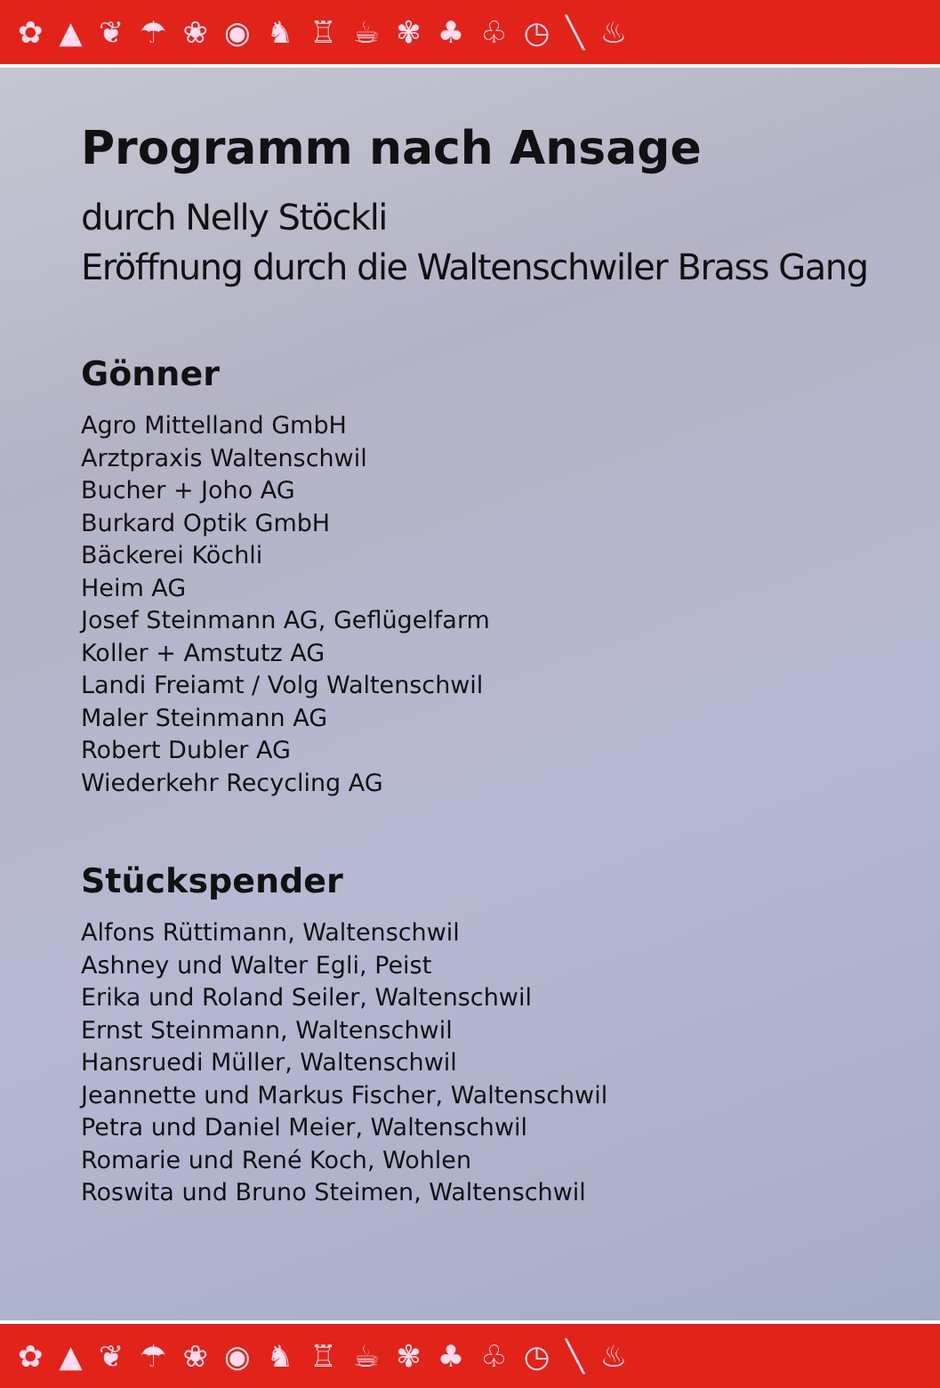✿▲❦☂❀◉♞♖☕✾♣♧◷╲♨
Programm nach Ansage
durch Nelly Stöckli
Eröffnung durch die Waltenschwiler Brass Gang
Gönner
Agro Mittelland GmbH
Arztpraxis Waltenschwil
Bucher + Joho AG
Burkard Optik GmbH
Bäckerei Köchli
Heim AG
Josef Steinmann AG, Geflügelfarm
Koller + Amstutz AG
Landi Freiamt / Volg Waltenschwil
Maler Steinmann AG
Robert Dubler AG
Wiederkehr Recycling AG
Stückspender
Alfons Rüttimann, Waltenschwil
Ashney und Walter Egli, Peist
Erika und Roland Seiler, Waltenschwil
Ernst Steinmann, Waltenschwil
Hansruedi Müller, Waltenschwil
Jeannette und Markus Fischer, Waltenschwil
Petra und Daniel Meier, Waltenschwil
Romarie und René Koch, Wohlen
Roswita und Bruno Steimen, Waltenschwil
✿▲❦☂❀◉♞♖☕✾♣♧◷╲♨